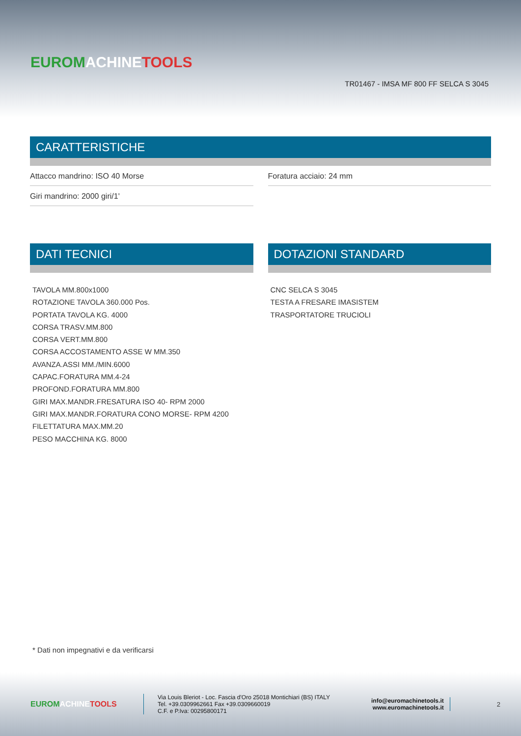EUROM ACHINE TOOLS
TR01467 - IMSA MF 800 FF SELCA S 3045
CARATTERISTICHE
Attacco mandrino: ISO 40 Morse Foratura acciaio: 24 mm
Giri mandrino: 2000 giri/1'
DATI TECNICI
TAVOLA MM.800x1000
ROTAZIONE TAVOLA 360.000 Pos.
PORTATA TAVOLA KG. 4000
CORSA TRASV.MM.800
CORSA VERT.MM.800
CORSA ACCOSTAMENTO ASSE W MM.350
AVANZA.ASSI MM./MIN.6000
CAPAC.FORATURA MM.4-24
PROFOND.FORATURA MM.800
GIRI MAX.MANDR.FRESATURA ISO 40- RPM 2000
GIRI MAX.MANDR.FORATURA CONO MORSE- RPM 4200
FILETTATURA MAX.MM.20
PESO MACCHINA KG. 8000
DOTAZIONI STANDARD
CNC SELCA S 3045
TESTA A FRESARE IMASISTEM
TRASPORTATORE TRUCIOLI
* Dati non impegnativi e da verificarsi
EUROM ACHINE TOOLS
Via Louis Bleriot - Loc. Fascia d'Oro 25018 Montichiari (BS) ITALY
Tel. +39.0309962661 Fax +39.0309660019
C.F. e P.Iva: 00295800171
info@euromachinetools.it
www.euromachinetools.it
2